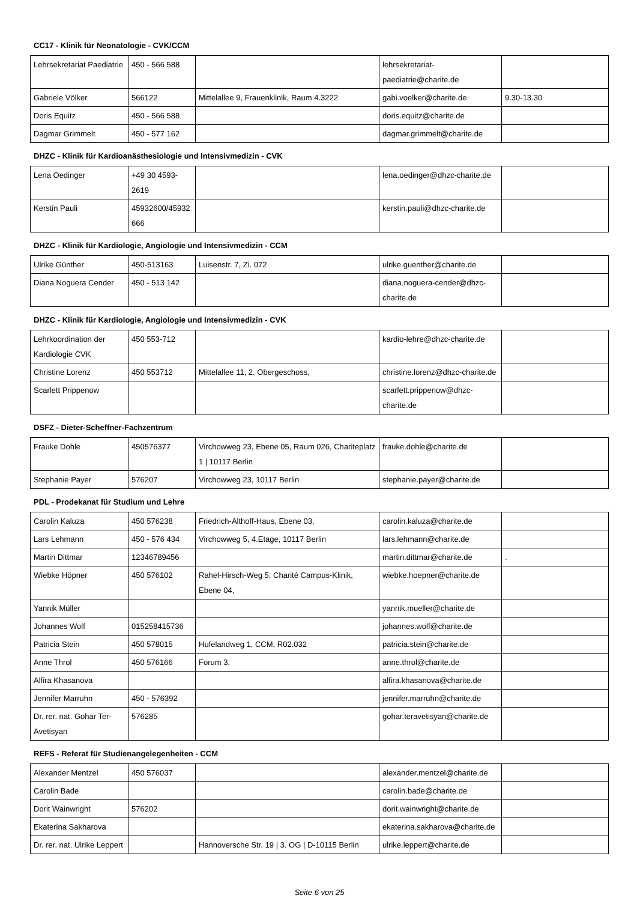CC17 - Klinik für Neonatologie - CVK/CCM
| Lehrsekretariat Paediatrie | 450 - 566 588 | | lehrsekretariat-paediatrie@charite.de | |
| Gabriele Völker | 566122 | Mittelallee 9, Frauenklinik, Raum 4.3222 | gabi.voelker@charite.de | 9.30-13.30 |
| Doris Equitz | 450 - 566 588 | | doris.equitz@charite.de | |
| Dagmar Grimmelt | 450 - 577 162 | | dagmar.grimmelt@charite.de | |
DHZC - Klinik für Kardioanästhesiologie und Intensivmedizin - CVK
| Lena Oedinger | +49 30 4593-2619 | | lena.oedinger@dhzc-charite.de | |
| Kerstin Pauli | 45932600/45932666 | | kerstin.pauli@dhzc-charite.de | |
DHZC - Klinik für Kardiologie, Angiologie und Intensivmedizin - CCM
| Ulrike Günther | 450-513163 | Luisenstr. 7, Zi. 072 | ulrike.guenther@charite.de | |
| Diana Noguera Cender | 450 - 513 142 | | diana.noguera-cender@dhzc-charite.de | |
DHZC - Klinik für Kardiologie, Angiologie und Intensivmedizin - CVK
| Lehrkoordination der Kardiologie CVK | 450 553-712 | | kardio-lehre@dhzc-charite.de | |
| Christine Lorenz | 450 553712 | Mittelallee 11, 2. Obergeschoss, | christine.lorenz@dhzc-charite.de | |
| Scarlett Prippenow | | | scarlett.prippenow@dhzc-charite.de | |
DSFZ - Dieter-Scheffner-Fachzentrum
| Frauke Dohle | 450576377 | Virchowweg 23, Ebene 05, Raum 026, Chariteplatz 1 / 10117 Berlin | frauke.dohle@charite.de | |
| Stephanie Payer | 576207 | Virchowweg 23, 10117 Berlin | stephanie.payer@charite.de | |
PDL - Prodekanat für Studium und Lehre
| Carolin Kaluza | 450 576238 | Friedrich-Althoff-Haus, Ebene 03, | carolin.kaluza@charite.de | |
| Lars Lehmann | 450 - 576 434 | Virchowweg 5, 4.Etage, 10117 Berlin | lars.lehmann@charite.de | |
| Martin Dittmar | 12346789456 | | martin.dittmar@charite.de | . |
| Wiebke Höpner | 450 576102 | Rahel-Hirsch-Weg 5, Charité Campus-Klinik, Ebene 04, | wiebke.hoepner@charite.de | |
| Yannik Müller | | | yannik.mueller@charite.de | |
| Johannes Wolf | 015258415736 | | johannes.wolf@charite.de | |
| Patricia Stein | 450 578015 | Hufelandweg 1, CCM, R02.032 | patricia.stein@charite.de | |
| Anne Throl | 450 576166 | Forum 3, | anne.throl@charite.de | |
| Alfira Khasanova | | | alfira.khasanova@charite.de | |
| Jennifer Marruhn | 450 - 576392 | | jennifer.marruhn@charite.de | |
| Dr. rer. nat. Gohar Ter-Avetisyan | 576285 | | gohar.teravetisyan@charite.de | |
REFS - Referat für Studienangelegenheiten - CCM
| Alexander Mentzel | 450 576037 | | alexander.mentzel@charite.de | |
| Carolin Bade | | | carolin.bade@charite.de | |
| Dorit Wainwright | 576202 | | dorit.wainwright@charite.de | |
| Ekaterina Sakharova | | | ekaterina.sakharova@charite.de | |
| Dr. rer. nat. Ulrike Leppert | | Hannoversche Str. 19 / 3. OG / D-10115 Berlin | ulrike.leppert@charite.de | |
Seite 6 von 25